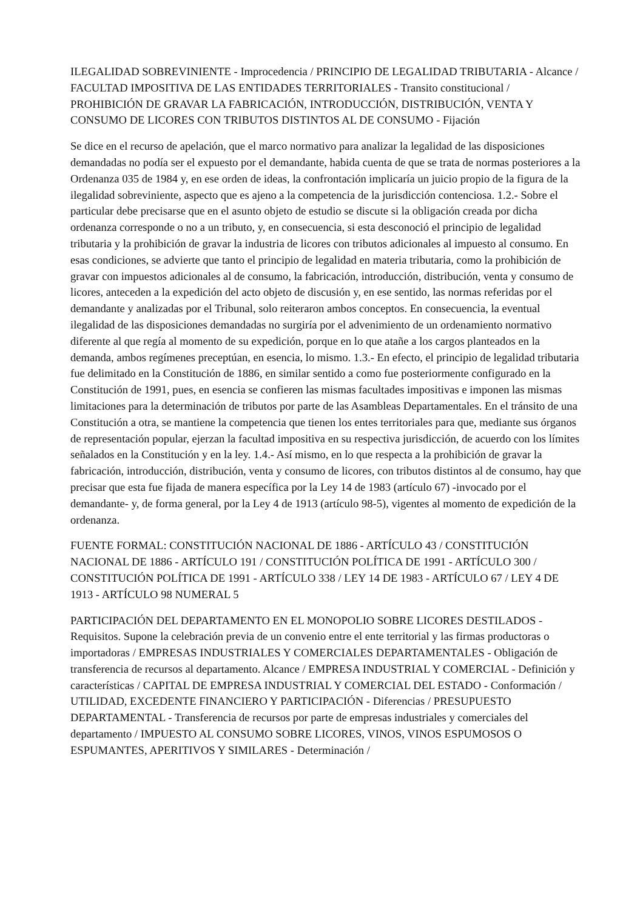ILEGALIDAD SOBREVINIENTE - Improcedencia / PRINCIPIO DE LEGALIDAD TRIBUTARIA - Alcance / FACULTAD IMPOSITIVA DE LAS ENTIDADES TERRITORIALES - Transito constitucional / PROHIBICIÓN DE GRAVAR LA FABRICACIÓN, INTRODUCCIÓN, DISTRIBUCIÓN, VENTA Y CONSUMO DE LICORES CON TRIBUTOS DISTINTOS AL DE CONSUMO - Fijación
Se dice en el recurso de apelación, que el marco normativo para analizar la legalidad de las disposiciones demandadas no podía ser el expuesto por el demandante, habida cuenta de que se trata de normas posteriores a la Ordenanza 035 de 1984 y, en ese orden de ideas, la confrontación implicaría un juicio propio de la figura de la ilegalidad sobreviniente, aspecto que es ajeno a la competencia de la jurisdicción contenciosa. 1.2.- Sobre el particular debe precisarse que en el asunto objeto de estudio se discute si la obligación creada por dicha ordenanza corresponde o no a un tributo, y, en consecuencia, si esta desconoció el principio de legalidad tributaria y la prohibición de gravar la industria de licores con tributos adicionales al impuesto al consumo. En esas condiciones, se advierte que tanto el principio de legalidad en materia tributaria, como la prohibición de gravar con impuestos adicionales al de consumo, la fabricación, introducción, distribución, venta y consumo de licores, anteceden a la expedición del acto objeto de discusión y, en ese sentido, las normas referidas por el demandante y analizadas por el Tribunal, solo reiteraron ambos conceptos. En consecuencia, la eventual ilegalidad de las disposiciones demandadas no surgiría por el advenimiento de un ordenamiento normativo diferente al que regía al momento de su expedición, porque en lo que atañe a los cargos planteados en la demanda, ambos regímenes preceptúan, en esencia, lo mismo. 1.3.- En efecto, el principio de legalidad tributaria fue delimitado en la Constitución de 1886, en similar sentido a como fue posteriormente configurado en la Constitución de 1991, pues, en esencia se confieren las mismas facultades impositivas e imponen las mismas limitaciones para la determinación de tributos por parte de las Asambleas Departamentales. En el tránsito de una Constitución a otra, se mantiene la competencia que tienen los entes territoriales para que, mediante sus órganos de representación popular, ejerzan la facultad impositiva en su respectiva jurisdicción, de acuerdo con los límites señalados en la Constitución y en la ley. 1.4.- Así mismo, en lo que respecta a la prohibición de gravar la fabricación, introducción, distribución, venta y consumo de licores, con tributos distintos al de consumo, hay que precisar que esta fue fijada de manera específica por la Ley 14 de 1983 (artículo 67) -invocado por el demandante- y, de forma general, por la Ley 4 de 1913 (artículo 98-5), vigentes al momento de expedición de la ordenanza.
FUENTE FORMAL: CONSTITUCIÓN NACIONAL DE 1886 - ARTÍCULO 43 / CONSTITUCIÓN NACIONAL DE 1886 - ARTÍCULO 191 / CONSTITUCIÓN POLÍTICA DE 1991 - ARTÍCULO 300 / CONSTITUCIÓN POLÍTICA DE 1991 - ARTÍCULO 338 / LEY 14 DE 1983 - ARTÍCULO 67 / LEY 4 DE 1913 - ARTÍCULO 98 NUMERAL 5
PARTICIPACIÓN DEL DEPARTAMENTO EN EL MONOPOLIO SOBRE LICORES DESTILADOS - Requisitos. Supone la celebración previa de un convenio entre el ente territorial y las firmas productoras o importadoras / EMPRESAS INDUSTRIALES Y COMERCIALES DEPARTAMENTALES - Obligación de transferencia de recursos al departamento. Alcance / EMPRESA INDUSTRIAL Y COMERCIAL - Definición y características / CAPITAL DE EMPRESA INDUSTRIAL Y COMERCIAL DEL ESTADO - Conformación / UTILIDAD, EXCEDENTE FINANCIERO Y PARTICIPACIÓN - Diferencias / PRESUPUESTO DEPARTAMENTAL - Transferencia de recursos por parte de empresas industriales y comerciales del departamento / IMPUESTO AL CONSUMO SOBRE LICORES, VINOS, VINOS ESPUMOSOS O ESPUMANTES, APERITIVOS Y SIMILARES - Determinación /